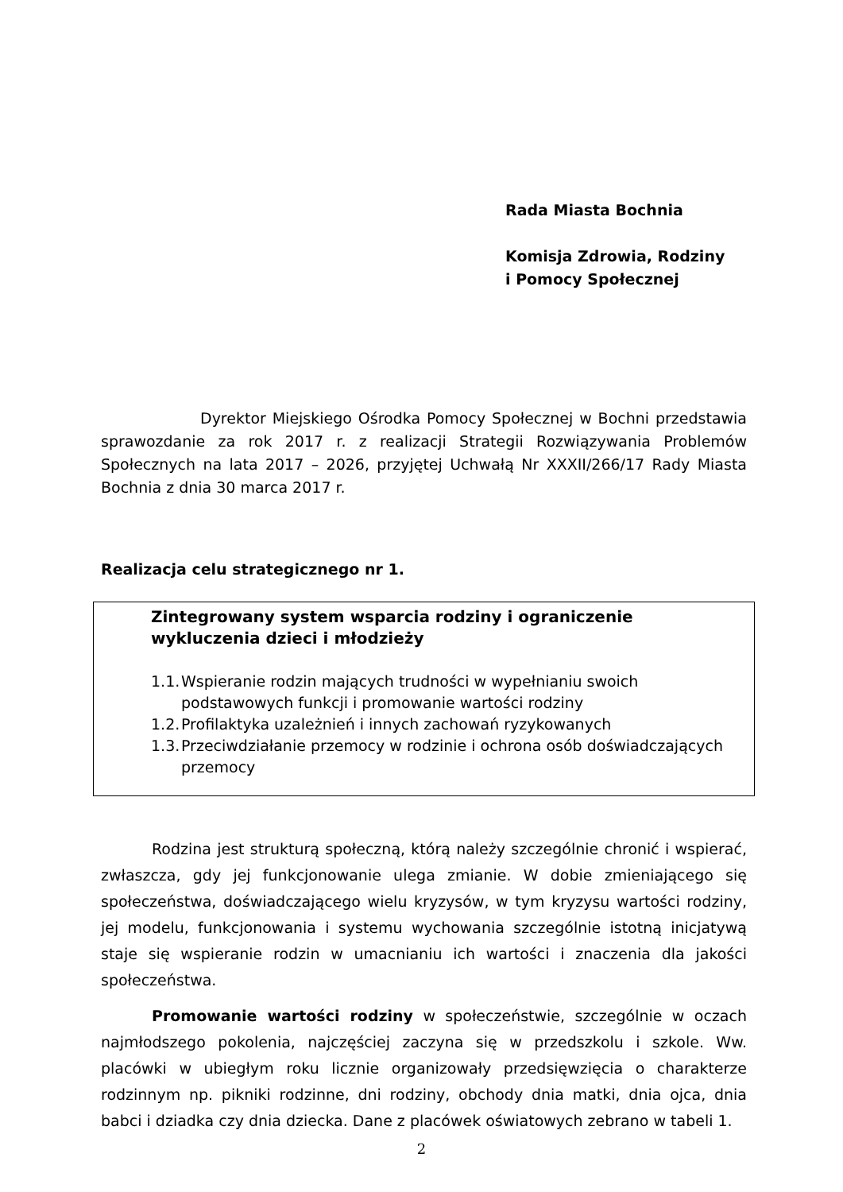Rada Miasta Bochnia
Komisja Zdrowia, Rodziny
i Pomocy Społecznej
Dyrektor Miejskiego Ośrodka Pomocy Społecznej w Bochni przedstawia sprawozdanie za rok 2017 r. z realizacji Strategii Rozwiązywania Problemów Społecznych na lata 2017 – 2026, przyjętej Uchwałą Nr XXXII/266/17 Rady Miasta Bochnia z dnia 30 marca 2017 r.
Realizacja celu strategicznego nr 1.
Zintegrowany system wsparcia rodziny i ograniczenie wykluczenia dzieci i młodzieży
1.1. Wspieranie rodzin mających trudności w wypełnianiu swoich podstawowych funkcji i promowanie wartości rodziny
1.2. Profilaktyka uzależnień i innych zachowań ryzykowanych
1.3. Przeciwdziałanie przemocy w rodzinie i ochrona osób doświadczających przemocy
Rodzina jest strukturą społeczną, którą należy szczególnie chronić i wspierać, zwłaszcza, gdy jej funkcjonowanie ulega zmianie. W dobie zmieniającego się społeczeństwa, doświadczającego wielu kryzysów, w tym kryzysu wartości rodziny, jej modelu, funkcjonowania i systemu wychowania szczególnie istotną inicjatywą staje się wspieranie rodzin w umacnianiu ich wartości i znaczenia dla jakości społeczeństwa.
Promowanie wartości rodziny w społeczeństwie, szczególnie w oczach najmłodszego pokolenia, najczęściej zaczyna się w przedszkolu i szkole. Ww. placówki w ubiegłym roku licznie organizowały przedsięwzięcia o charakterze rodzinnym np. pikniki rodzinne, dni rodziny, obchody dnia matki, dnia ojca, dnia babci i dziadka czy dnia dziecka. Dane z placówek oświatowych zebrano w tabeli 1.
2